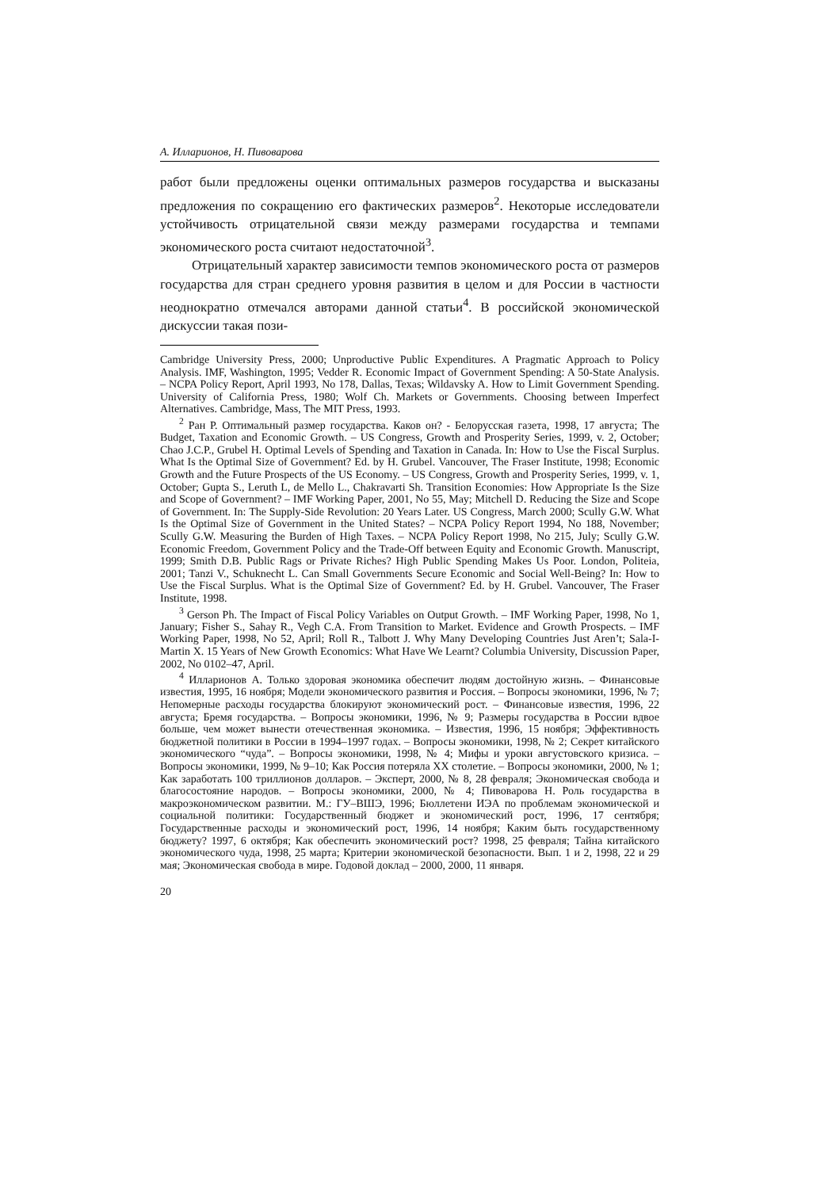А. Илларионов, Н. Пивоварова
работ были предложены оценки оптимальных размеров государства и высказаны предложения по сокращению его фактических размеров<sup>2</sup>. Некоторые исследователи устойчивость отрицательной связи между размерами государства и темпами экономического роста считают недостаточной<sup>3</sup>.
Отрицательный характер зависимости темпов экономического роста от размеров государства для стран среднего уровня развития в целом и для России в частности неоднократно отмечался авторами данной статьи<sup>4</sup>. В российской экономической дискуссии такая пози-
Cambridge University Press, 2000; Unproductive Public Expenditures. A Pragmatic Approach to Policy Analysis. IMF, Washington, 1995; Vedder R. Economic Impact of Government Spending: A 50-State Analysis. – NCPA Policy Report, April 1993, No 178, Dallas, Texas; Wildavsky A. How to Limit Government Spending. University of California Press, 1980; Wolf Ch. Markets or Governments. Choosing between Imperfect Alternatives. Cambridge, Mass, The MIT Press, 1993.
<sup>2</sup> Ран Р. Оптимальный размер государства. Каков он? - Белорусская газета, 1998, 17 августа; The Budget, Taxation and Economic Growth. – US Congress, Growth and Prosperity Series, 1999, v. 2, October; Chao J.C.P., Grubel H. Optimal Levels of Spending and Taxation in Canada. In: How to Use the Fiscal Surplus. What Is the Optimal Size of Government? Ed. by H. Grubel. Vancouver, The Fraser Institute, 1998; Economic Growth and the Future Prospects of the US Economy. – US Congress, Growth and Prosperity Series, 1999, v. 1, October; Gupta S., Leruth L, de Mello L., Chakravarti Sh. Transition Economies: How Appropriate Is the Size and Scope of Government? – IMF Working Paper, 2001, No 55, May; Mitchell D. Reducing the Size and Scope of Government. In: The Supply-Side Revolution: 20 Years Later. US Congress, March 2000; Scully G.W. What Is the Optimal Size of Government in the United States? – NCPA Policy Report 1994, No 188, November; Scully G.W. Measuring the Burden of High Taxes. – NCPA Policy Report 1998, No 215, July; Scully G.W. Economic Freedom, Government Policy and the Trade-Off between Equity and Economic Growth. Manuscript, 1999; Smith D.B. Public Rags or Private Riches? High Public Spending Makes Us Poor. London, Politeia, 2001; Tanzi V., Schuknecht L. Can Small Governments Secure Economic and Social Well-Being? In: How to Use the Fiscal Surplus. What is the Optimal Size of Government? Ed. by H. Grubel. Vancouver, The Fraser Institute, 1998.
<sup>3</sup> Gerson Ph. The Impact of Fiscal Policy Variables on Output Growth. – IMF Working Paper, 1998, No 1, January; Fisher S., Sahay R., Vegh C.A. From Transition to Market. Evidence and Growth Prospects. – IMF Working Paper, 1998, No 52, April; Roll R., Talbott J. Why Many Developing Countries Just Aren’t; Sala-I-Martin X. 15 Years of New Growth Economics: What Have We Learnt? Columbia University, Discussion Paper, 2002, No 0102–47, April.
<sup>4</sup> Илларионов А. Только здоровая экономика обеспечит людям достойную жизнь. – Финансовые известия, 1995, 16 ноября; Модели экономического развития и Россия. – Вопросы экономики, 1996, № 7; Непомерные расходы государства блокируют экономический рост. – Финансовые известия, 1996, 22 августа; Бремя государства. – Вопросы экономики, 1996, № 9; Размеры государства в России вдвое больше, чем может вынести отечественная экономика. – Известия, 1996, 15 ноября; Эффективность бюджетной политики в России в 1994–1997 годах. – Вопросы экономики, 1998, № 2; Секрет китайского экономического “чуда”. – Вопросы экономики, 1998, № 4; Мифы и уроки августовского кризиса. – Вопросы экономики, 1999, № 9–10; Как Россия потеряла XX столетие. – Вопросы экономики, 2000, № 1; Как заработать 100 триллионов долларов. – Эксперт, 2000, № 8, 28 февраля; Экономическая свобода и благосостояние народов. – Вопросы экономики, 2000, № 4; Пивоварова Н. Роль государства в макроэкономическом развитии. М.: ГУ–ВШЭ, 1996; Бюллетени ИЭА по проблемам экономической и социальной политики: Государственный бюджет и экономический рост, 1996, 17 сентября; Государственные расходы и экономический рост, 1996, 14 ноября; Каким быть государственному бюджету? 1997, 6 октября; Как обеспечить экономический рост? 1998, 25 февраля; Тайна китайского экономического чуда, 1998, 25 марта; Критерии экономической безопасности. Вып. 1 и 2, 1998, 22 и 29 мая; Экономическая свобода в мире. Годовой доклад – 2000, 2000, 11 января.
20